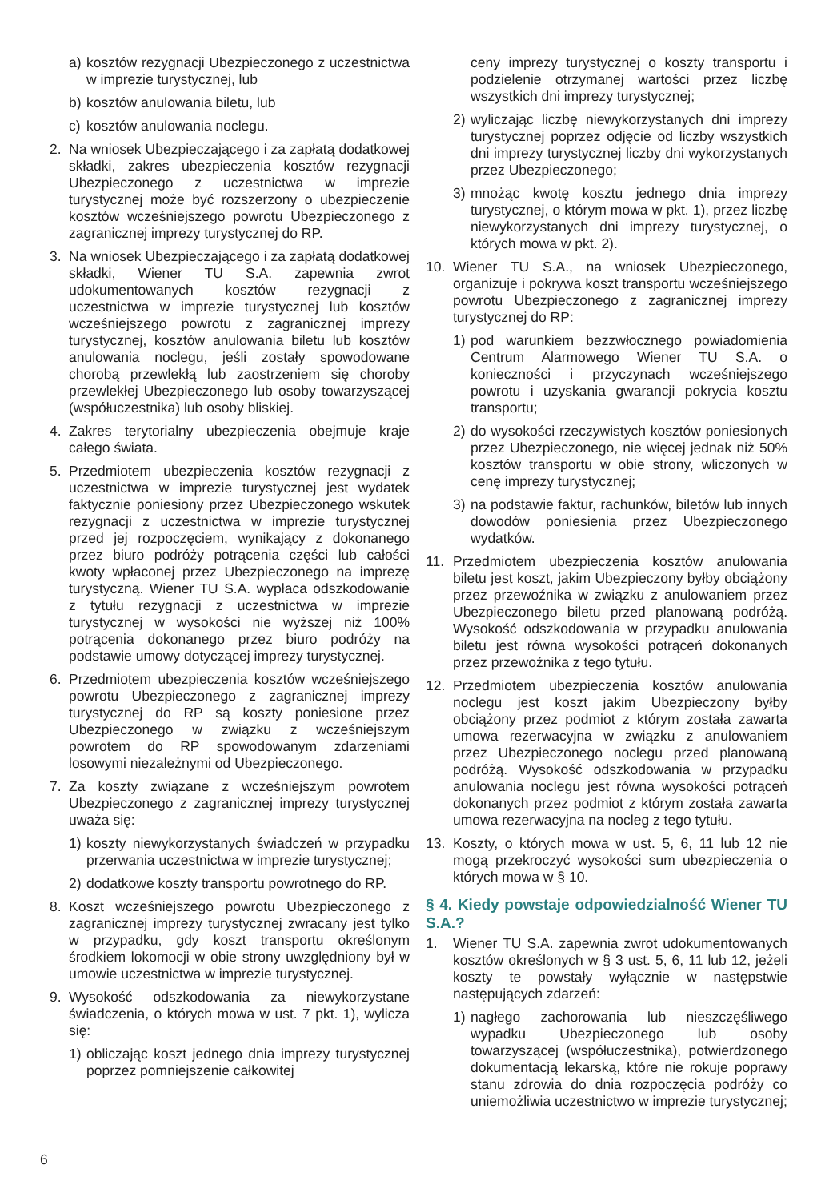a) kosztów rezygnacji Ubezpieczonego z uczestnictwa w imprezie turystycznej, lub
b) kosztów anulowania biletu, lub
c) kosztów anulowania noclegu.
2. Na wniosek Ubezpieczającego i za zapłatą dodatkowej składki, zakres ubezpieczenia kosztów rezygnacji Ubezpieczonego z uczestnictwa w imprezie turystycznej może być rozszerzony o ubezpieczenie kosztów wcześniejszego powrotu Ubezpieczonego z zagranicznej imprezy turystycznej do RP.
3. Na wniosek Ubezpieczającego i za zapłatą dodatkowej składki, Wiener TU S.A. zapewnia zwrot udokumentowanych kosztów rezygnacji z uczestnictwa w imprezie turystycznej lub kosztów wcześniejszego powrotu z zagranicznej imprezy turystycznej, kosztów anulowania biletu lub kosztów anulowania noclegu, jeśli zostały spowodowane chorobą przewlekłą lub zaostrzeniem się choroby przewlekłej Ubezpieczonego lub osoby towarzyszącej (współuczestnika) lub osoby bliskiej.
4. Zakres terytorialny ubezpieczenia obejmuje kraje całego świata.
5. Przedmiotem ubezpieczenia kosztów rezygnacji z uczestnictwa w imprezie turystycznej jest wydatek faktycznie poniesiony przez Ubezpieczonego wskutek rezygnacji z uczestnictwa w imprezie turystycznej przed jej rozpoczęciem, wynikający z dokonanego przez biuro podróży potrącenia części lub całości kwoty wpłaconej przez Ubezpieczonego na imprezę turystyczną. Wiener TU S.A. wypłaca odszkodowanie z tytułu rezygnacji z uczestnictwa w imprezie turystycznej w wysokości nie wyższej niż 100% potrącenia dokonanego przez biuro podróży na podstawie umowy dotyczącej imprezy turystycznej.
6. Przedmiotem ubezpieczenia kosztów wcześniejszego powrotu Ubezpieczonego z zagranicznej imprezy turystycznej do RP są koszty poniesione przez Ubezpieczonego w związku z wcześniejszym powrotem do RP spowodowanym zdarzeniami losowymi niezależnymi od Ubezpieczonego.
7. Za koszty związane z wcześniejszym powrotem Ubezpieczonego z zagranicznej imprezy turystycznej uważa się:
1) koszty niewykorzystanych świadczeń w przypadku przerwania uczestnictwa w imprezie turystycznej;
2) dodatkowe koszty transportu powrotnego do RP.
8. Koszt wcześniejszego powrotu Ubezpieczonego z zagranicznej imprezy turystycznej zwracany jest tylko w przypadku, gdy koszt transportu określonym środkiem lokomocji w obie strony uwzględniony był w umowie uczestnictwa w imprezie turystycznej.
9. Wysokość odszkodowania za niewykorzystane świadczenia, o których mowa w ust. 7 pkt. 1), wylicza się:
1) obliczając koszt jednego dnia imprezy turystycznej poprzez pomniejszenie całkowitej
ceny imprezy turystycznej o koszty transportu i podzielenie otrzymanej wartości przez liczbę wszystkich dni imprezy turystycznej;
2) wyliczając liczbę niewykorzystanych dni imprezy turystycznej poprzez odjęcie od liczby wszystkich dni imprezy turystycznej liczby dni wykorzystanych przez Ubezpieczonego;
3) mnożąc kwotę kosztu jednego dnia imprezy turystycznej, o którym mowa w pkt. 1), przez liczbę niewykorzystanych dni imprezy turystycznej, o których mowa w pkt. 2).
10. Wiener TU S.A., na wniosek Ubezpieczonego, organizuje i pokrywa koszt transportu wcześniejszego powrotu Ubezpieczonego z zagranicznej imprezy turystycznej do RP:
1) pod warunkiem bezzwłocznego powiadomienia Centrum Alarmowego Wiener TU S.A. o konieczności i przyczynach wcześniejszego powrotu i uzyskania gwarancji pokrycia kosztu transportu;
2) do wysokości rzeczywistych kosztów poniesionych przez Ubezpieczonego, nie więcej jednak niż 50% kosztów transportu w obie strony, wliczonych w cenę imprezy turystycznej;
3) na podstawie faktur, rachunków, biletów lub innych dowodów poniesienia przez Ubezpieczonego wydatków.
11. Przedmiotem ubezpieczenia kosztów anulowania biletu jest koszt, jakim Ubezpieczony byłby obciążony przez przewoźnika w związku z anulowaniem przez Ubezpieczonego biletu przed planowaną podróżą. Wysokość odszkodowania w przypadku anulowania biletu jest równa wysokości potrąceń dokonanych przez przewoźnika z tego tytułu.
12. Przedmiotem ubezpieczenia kosztów anulowania noclegu jest koszt jakim Ubezpieczony byłby obciążony przez podmiot z którym została zawarta umowa rezerwacyjna w związku z anulowaniem przez Ubezpieczonego noclegu przed planowaną podróżą. Wysokość odszkodowania w przypadku anulowania noclegu jest równa wysokości potrąceń dokonanych przez podmiot z którym została zawarta umowa rezerwacyjna na nocleg z tego tytułu.
13. Koszty, o których mowa w ust. 5, 6, 11 lub 12 nie mogą przekroczyć wysokości sum ubezpieczenia o których mowa w § 10.
§ 4. Kiedy powstaje odpowiedzialność Wiener TU S.A.?
1. Wiener TU S.A. zapewnia zwrot udokumentowanych kosztów określonych w § 3 ust. 5, 6, 11 lub 12, jeżeli koszty te powstały wyłącznie w następstwie następujących zdarzeń:
1) nagłego zachorowania lub nieszczęśliwego wypadku Ubezpieczonego lub osoby towarzyszącej (współuczestnika), potwierdzonego dokumentacją lekarską, które nie rokuje poprawy stanu zdrowia do dnia rozpoczęcia podróży co uniemożliwia uczestnictwo w imprezie turystycznej;
6